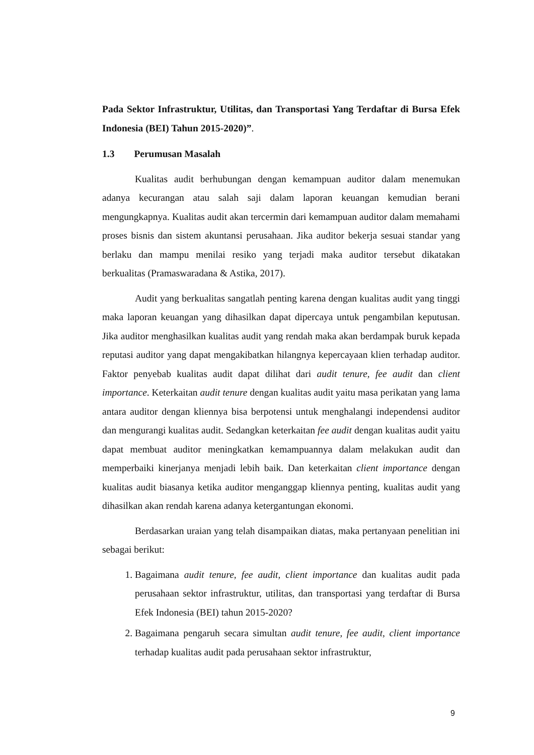Pada Sektor Infrastruktur, Utilitas, dan Transportasi Yang Terdaftar di Bursa Efek Indonesia (BEI) Tahun 2015-2020)”.
1.3 Perumusan Masalah
Kualitas audit berhubungan dengan kemampuan auditor dalam menemukan adanya kecurangan atau salah saji dalam laporan keuangan kemudian berani mengungkapnya. Kualitas audit akan tercermin dari kemampuan auditor dalam memahami proses bisnis dan sistem akuntansi perusahaan. Jika auditor bekerja sesuai standar yang berlaku dan mampu menilai resiko yang terjadi maka auditor tersebut dikatakan berkualitas (Pramaswaradana & Astika, 2017).
Audit yang berkualitas sangatlah penting karena dengan kualitas audit yang tinggi maka laporan keuangan yang dihasilkan dapat dipercaya untuk pengambilan keputusan. Jika auditor menghasilkan kualitas audit yang rendah maka akan berdampak buruk kepada reputasi auditor yang dapat mengakibatkan hilangnya kepercayaan klien terhadap auditor. Faktor penyebab kualitas audit dapat dilihat dari audit tenure, fee audit dan client importance. Keterkaitan audit tenure dengan kualitas audit yaitu masa perikatan yang lama antara auditor dengan kliennya bisa berpotensi untuk menghalangi independensi auditor dan mengurangi kualitas audit. Sedangkan keterkaitan fee audit dengan kualitas audit yaitu dapat membuat auditor meningkatkan kemampuannya dalam melakukan audit dan memperbaiki kinerjanya menjadi lebih baik. Dan keterkaitan client importance dengan kualitas audit biasanya ketika auditor menganggap kliennya penting, kualitas audit yang dihasilkan akan rendah karena adanya ketergantungan ekonomi.
Berdasarkan uraian yang telah disampaikan diatas, maka pertanyaan penelitian ini sebagai berikut:
1. Bagaimana audit tenure, fee audit, client importance dan kualitas audit pada perusahaan sektor infrastruktur, utilitas, dan transportasi yang terdaftar di Bursa Efek Indonesia (BEI) tahun 2015-2020?
2. Bagaimana pengaruh secara simultan audit tenure, fee audit, client importance terhadap kualitas audit pada perusahaan sektor infrastruktur,
9